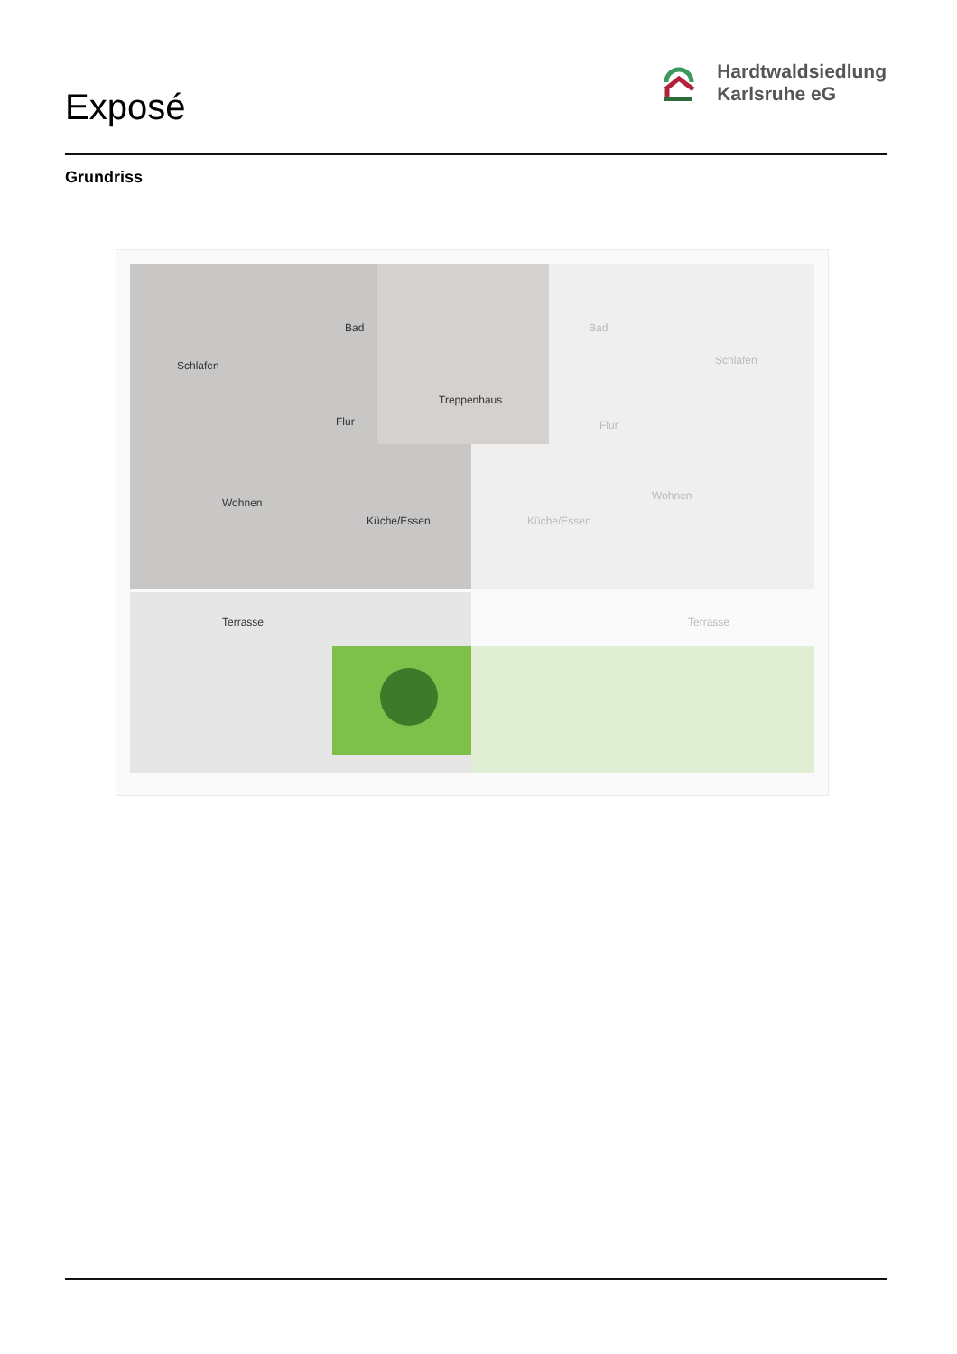Exposé
Hardtwaldsiedlung
Karlsruhe eG
Grundriss
Schlafen
Bad
Flur
Treppenhaus
Wohnen
Küche/Essen
Terrasse
Bad
Schlafen
Flur
Wohnen
Küche/Essen
Terrasse